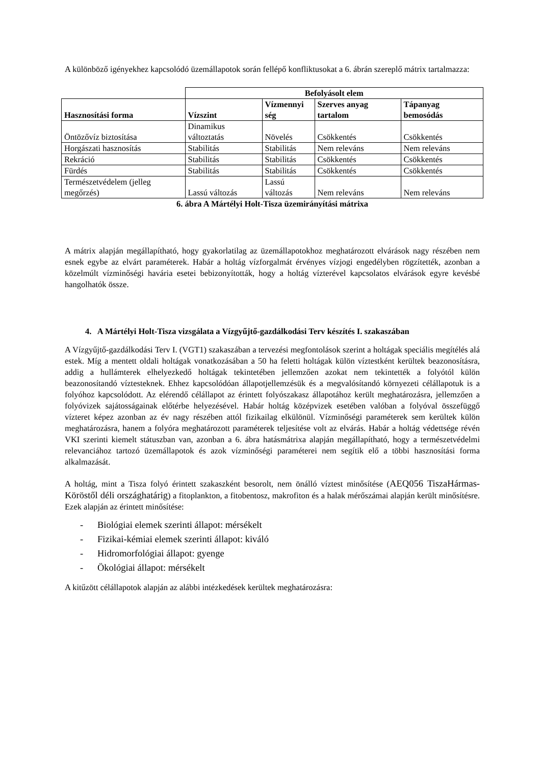A különböző igényekhez kapcsolódó üzemállapotok során fellépő konfliktusokat a 6. ábrán szereplő mátrix tartalmazza:
| | Befolyásolt elem | | | |
| Hasznosítási forma | Vízszint | Vízmennyi ség | Szerves anyag tartalom | Tápanyag bemosódás |
| Öntözővíz biztosítása | Dinamikus változtatás | Növelés | Csökkentés | Csökkentés |
| Horgászati hasznosítás | Stabilitás | Stabilitás | Nem releváns | Nem releváns |
| Rekráció | Stabilitás | Stabilitás | Csökkentés | Csökkentés |
| Fürdés | Stabilitás | Stabilitás | Csökkentés | Csökkentés |
| Természetvédelem (jelleg megőrzés) | Lassú változás | Lassú változás | Nem releváns | Nem releváns |
6. ábra A Mártélyi Holt-Tisza üzemirányítási mátrixa
A mátrix alapján megállapítható, hogy gyakorlatilag az üzemállapotokhoz meghatározott elvárások nagy részében nem esnek egybe az elvárt paraméterek. Habár a holtág vízforgalmát érvényes vízjogi engedélyben rögzítették, azonban a közelmúlt vízminőségi havária esetei bebizonyították, hogy a holtág vízterével kapcsolatos elvárások egyre kevésbé hangolhatók össze.
4. A Mártélyi Holt-Tisza vizsgálata a Vízgyűjtő-gazdálkodási Terv készítés I. szakaszában
A Vízgyűjtő-gazdálkodási Terv I. (VGT1) szakaszában a tervezési megfontolások szerint a holtágak speciális megítélés alá estek. Míg a mentett oldali holtágak vonatkozásában a 50 ha feletti holtágak külön víztestként kerültek beazonosításra, addig a hullámterek elhelyezkedő holtágak tekintetében jellemzően azokat nem tekintették a folyótól külön beazonosítandó víztesteknek. Ehhez kapcsolódóan állapotjellemzésük és a megvalósítandó környezeti célállapotuk is a folyóhoz kapcsolódott. Az elérendő célállapot az érintett folyószakasz állapotához került meghatározásra, jellemzően a folyóvizek sajátosságainak előtérbe helyezésével. Habár holtág középvizek esetében valóban a folyóval összefüggő vízteret képez azonban az év nagy részében attól fizikailag elkülönül. Vízminőségi paraméterek sem kerültek külön meghatározásra, hanem a folyóra meghatározott paraméterek teljesítése volt az elvárás. Habár a holtág védettsége révén VKI szerinti kiemelt státuszban van, azonban a 6. ábra hatásmátrixa alapján megállapítható, hogy a természetvédelmi relevanciához tartozó üzemállapotok és azok vízminőségi paraméterei nem segítik elő a többi hasznosítási forma alkalmazását.
A holtág, mint a Tisza folyó érintett szakaszként besorolt, nem önálló víztest minősítése (AEQ056 TiszaHármas-Köröstől déli országhatárig) a fitoplankton, a fitobentosz, makrofiton és a halak mérőszámai alapján került minősítésre. Ezek alapján az érintett minősítése:
- Biológiai elemek szerinti állapot: mérsékelt
- Fizikai-kémiai elemek szerinti állapot: kiváló
- Hidromorfológiai állapot: gyenge
- Ökológiai állapot: mérsékelt
A kitűzött célállapotok alapján az alábbi intézkedések kerültek meghatározásra: